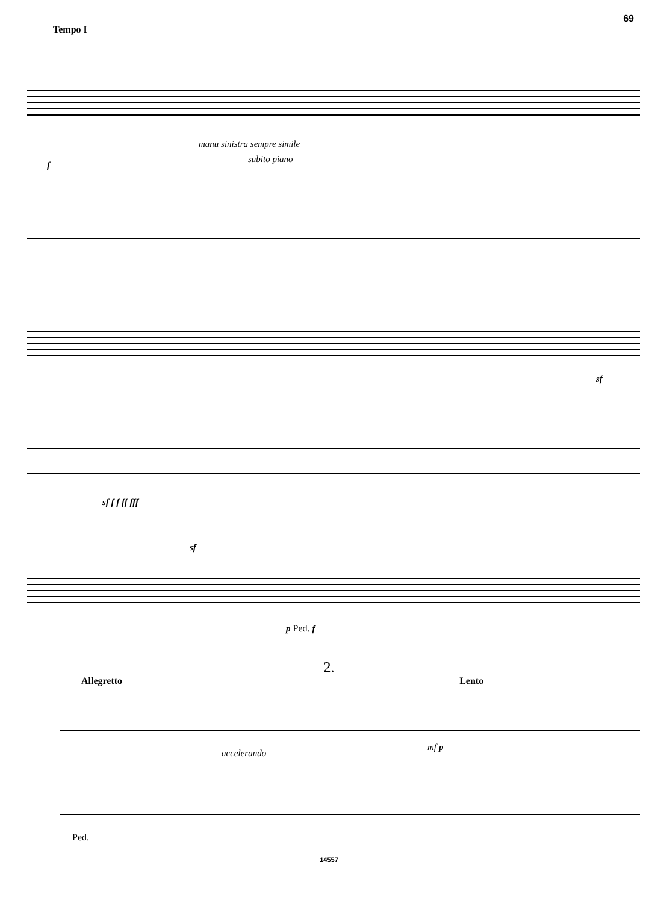69
Tempo I
manu sinistra sempre simile
f
subito piano
sf
sf f f ff fff
sf
p Ped. f
2.
Allegretto
Lento
accelerando
mf p
Ped.
14557